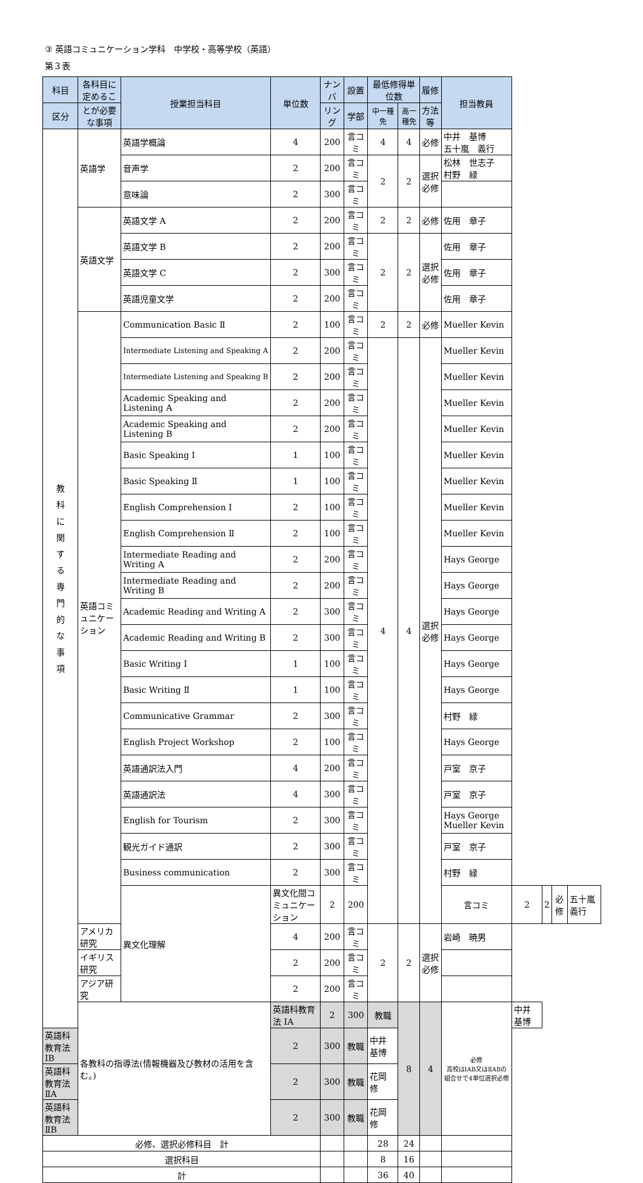③ 英語コミュニケーション学科　中学校・高等学校（英語）
第３表
| 科目 | 各科目に定めるこ | 授業担当科目 | 単位数 | ナンバ | 設置 | 最低修得単位数 | | 履修 | 担当教員 | | | | |
| --- | --- | --- | --- | --- | --- | --- | --- | --- | --- | --- | --- | --- | --- |
| 区分 | とが必要な事項 | | | リング | 学部 | 中一種免 | 高一種免 | 方法等 | | | | | |
| 教 科 に 関 す る 専 門 的 な 事 項 | 英語学 | 英語学概論 | 4 | 200 | 言コミ | 4 | 4 | 必修 | 中井 基博 五十嵐 義行 | | | | |
| | | 音声学 | 2 | 200 | 言コミ | 2 | 2 | 選択必修 | 松林 世志子 村野 緑 | | | | |
| | | 意味論 | 2 | 300 | 言コミ | | | | | | | | |
| | 英語文学 | 英語文学 A | 2 | 200 | 言コミ | 2 | 2 | 必修 | 佐用 章子 | | | | |
| | | 英語文学 B | 2 | 200 | 言コミ | 2 | 2 | 選択必修 | 佐用 章子 | | | | |
| | | 英語文学 C | 2 | 300 | 言コミ | | | | 佐用 章子 | | | | |
| | | 英語児童文学 | 2 | 200 | 言コミ | | | | 佐用 章子 | | | | |
| | 英語コミュニケーション | Communication Basic Ⅱ | 2 | 100 | 言コミ | 2 | 2 | 必修 | Mueller Kevin | | | | |
| | | Intermediate Listening and Speaking A | 2 | 200 | 言コミ | 4 | 4 | 選択必修 | Mueller Kevin | | | | |
| | | Intermediate Listening and Speaking B | 2 | 200 | 言コミ | | | | Mueller Kevin | | | | |
| | | Academic Speaking and Listening A | 2 | 200 | 言コミ | | | | Mueller Kevin | | | | |
| | | Academic Speaking and Listening B | 2 | 200 | 言コミ | | | | Mueller Kevin | | | | |
| | | Basic Speaking Ⅰ | 1 | 100 | 言コミ | | | | Mueller Kevin | | | | |
| | | Basic Speaking Ⅱ | 1 | 100 | 言コミ | | | | Mueller Kevin | | | | |
| | | English Comprehension Ⅰ | 2 | 100 | 言コミ | | | | Mueller Kevin | | | | |
| | | English Comprehension Ⅱ | 2 | 100 | 言コミ | | | | Mueller Kevin | | | | |
| | | Intermediate Reading and Writing A | 2 | 200 | 言コミ | | | | Hays George | | | | |
| | | Intermediate Reading and Writing B | 2 | 200 | 言コミ | | | | Hays George | | | | |
| | | Academic Reading and Writing A | 2 | 300 | 言コミ | | | | Hays George | | | | |
| | | Academic Reading and Writing B | 2 | 300 | 言コミ | | | | Hays George | | | | |
| | | Basic Writing Ⅰ | 1 | 100 | 言コミ | | | | Hays George | | | | |
| | | Basic Writing Ⅱ | 1 | 100 | 言コミ | | | | Hays George | | | | |
| | | Communicative Grammar | 2 | 300 | 言コミ | | | | 村野 緑 | | | | |
| | | English Project Workshop | 2 | 100 | 言コミ | | | | Hays George | | | | |
| | | 英語通訳法入門 | 4 | 200 | 言コミ | | | | 戸室 京子 | | | | |
| | | 英語通訳法 | 4 | 300 | 言コミ | | | | 戸室 京子 | | | | |
| | | English for Tourism | 2 | 300 | 言コミ | | | | Hays George Mueller Kevin | | | | |
| | | 観光ガイド通訳 | 2 | 300 | 言コミ | | | | 戸室 京子 | | | | |
| | | Business communication | 2 | 300 | 言コミ | | | | 村野 緑 | | | | |
| | | 異文化理解 | 異文化間コミュニケーション | 2 | 200 | | | | 言コミ | 2 | 2 | 必修 | 五十嵐 義行 |
| | アメリカ研究 | | 4 | 200 | 言コミ | 2 | 2 | 選択必修 | 岩崎 暁男 | | | | |
| | イギリス研究 | | 2 | 200 | 言コミ | | | | | | | | |
| | アジア研究 | | 2 | 200 | 言コミ | | | | | | | | |
| | 各教科の指導法(情報機器及び教材の活用を含む。) | | 英語科教育法 ⅠA | 2 | 300 | 教職 | 8 | 4 | 必修 高校はⅠAB又はⅡABの組合せで4単位選択必修 | 中井 基博 | | | |
| 英語科教育法 ⅠB | | | 2 | 300 | 教職 | 中井 基博 | | | | | | | |
| 英語科教育法 ⅡA | | | 2 | 300 | 教職 | 花岡 修 | | | | | | | |
| 英語科教育法 ⅡB | | | 2 | 300 | 教職 | 花岡 修 | | | | | | | |
| 必修、選択必修科目 計 | | | | | | 28 | 24 | | | | | | |
| 選択科目 | | | | | | 8 | 16 | | | | | | |
| 計 | | | | | | 36 | 40 | | | | | | |